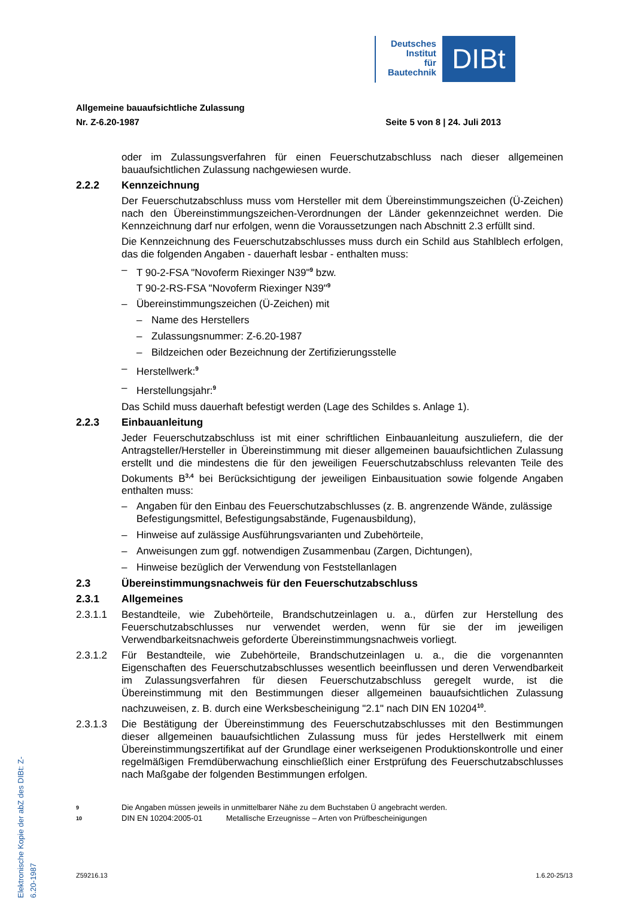Deutsches
Institut
für
Bautechnik
DIBt
Allgemeine bauaufsichtliche Zulassung
Nr. Z-6.20-1987 Seite 5 von 8 | 24. Juli 2013
oder im Zulassungsverfahren für einen Feuerschutzabschluss nach dieser allgemeinen bauaufsichtlichen Zulassung nachgewiesen wurde.
2.2.2 Kennzeichnung
Der Feuerschutzabschluss muss vom Hersteller mit dem Übereinstimmungszeichen (Ü-Zeichen) nach den Übereinstimmungszeichen-Verordnungen der Länder gekennzeichnet werden. Die Kennzeichnung darf nur erfolgen, wenn die Voraussetzungen nach Abschnitt 2.3 erfüllt sind.
Die Kennzeichnung des Feuerschutzabschlusses muss durch ein Schild aus Stahlblech erfolgen, das die folgenden Angaben - dauerhaft lesbar - enthalten muss:
– T 90-2-FSA "Novoferm Riexinger N39"<sup>9</sup> bzw.
T 90-2-RS-FSA "Novoferm Riexinger N39"<sup>9</sup>
– Übereinstimmungszeichen (Ü-Zeichen) mit
– Name des Herstellers
– Zulassungsnummer: Z-6.20-1987
– Bildzeichen oder Bezeichnung der Zertifizierungsstelle
– Herstellwerk:<sup>9</sup>
– Herstellungsjahr:<sup>9</sup>
Das Schild muss dauerhaft befestigt werden (Lage des Schildes s. Anlage 1).
2.2.3 Einbauanleitung
Jeder Feuerschutzabschluss ist mit einer schriftlichen Einbauanleitung auszuliefern, die der Antragsteller/Hersteller in Übereinstimmung mit dieser allgemeinen bauaufsichtlichen Zulassung erstellt und die mindestens die für den jeweiligen Feuerschutzabschluss relevanten Teile des Dokuments B<sup>3,4</sup> bei Berücksichtigung der jeweiligen Einbausituation sowie folgende Angaben enthalten muss:
– Angaben für den Einbau des Feuerschutzabschlusses (z. B. angrenzende Wände, zulässige Befestigungsmittel, Befestigungsabstände, Fugenausbildung),
– Hinweise auf zulässige Ausführungsvarianten und Zubehörteile,
– Anweisungen zum ggf. notwendigen Zusammenbau (Zargen, Dichtungen),
– Hinweise bezüglich der Verwendung von Feststellanlagen
2.3 Übereinstimmungsnachweis für den Feuerschutzabschluss
2.3.1 Allgemeines
2.3.1.1 Bestandteile, wie Zubehörteile, Brandschutzeinlagen u. a., dürfen zur Herstellung des Feuerschutzabschlusses nur verwendet werden, wenn für sie der im jeweiligen Verwendbarkeitsnachweis geforderte Übereinstimmungsnachweis vorliegt.
2.3.1.2 Für Bestandteile, wie Zubehörteile, Brandschutzeinlagen u. a., die die vorgenannten Eigenschaften des Feuerschutzabschlusses wesentlich beeinflussen und deren Verwendbarkeit im Zulassungsverfahren für diesen Feuerschutzabschluss geregelt wurde, ist die Übereinstimmung mit den Bestimmungen dieser allgemeinen bauaufsichtlichen Zulassung nachzuweisen, z. B. durch eine Werksbescheinigung "2.1" nach DIN EN 10204<sup>10</sup>.
2.3.1.3 Die Bestätigung der Übereinstimmung des Feuerschutzabschlusses mit den Bestimmungen dieser allgemeinen bauaufsichtlichen Zulassung muss für jedes Herstellwerk mit einem Übereinstimmungszertifikat auf der Grundlage einer werkseigenen Produktionskontrolle und einer regelmäßigen Fremdüberwachung einschließlich einer Erstprüfung des Feuerschutzabschlusses nach Maßgabe der folgenden Bestimmungen erfolgen.
9 Die Angaben müssen jeweils in unmittelbarer Nähe zu dem Buchstaben Ü angebracht werden.
10 DIN EN 10204:2005-01 Metallische Erzeugnisse – Arten von Prüfbescheinigungen
Elektronische Kopie der abZ des DIBt: Z-6.20-1987
Z59216.13 1.6.20-25/13